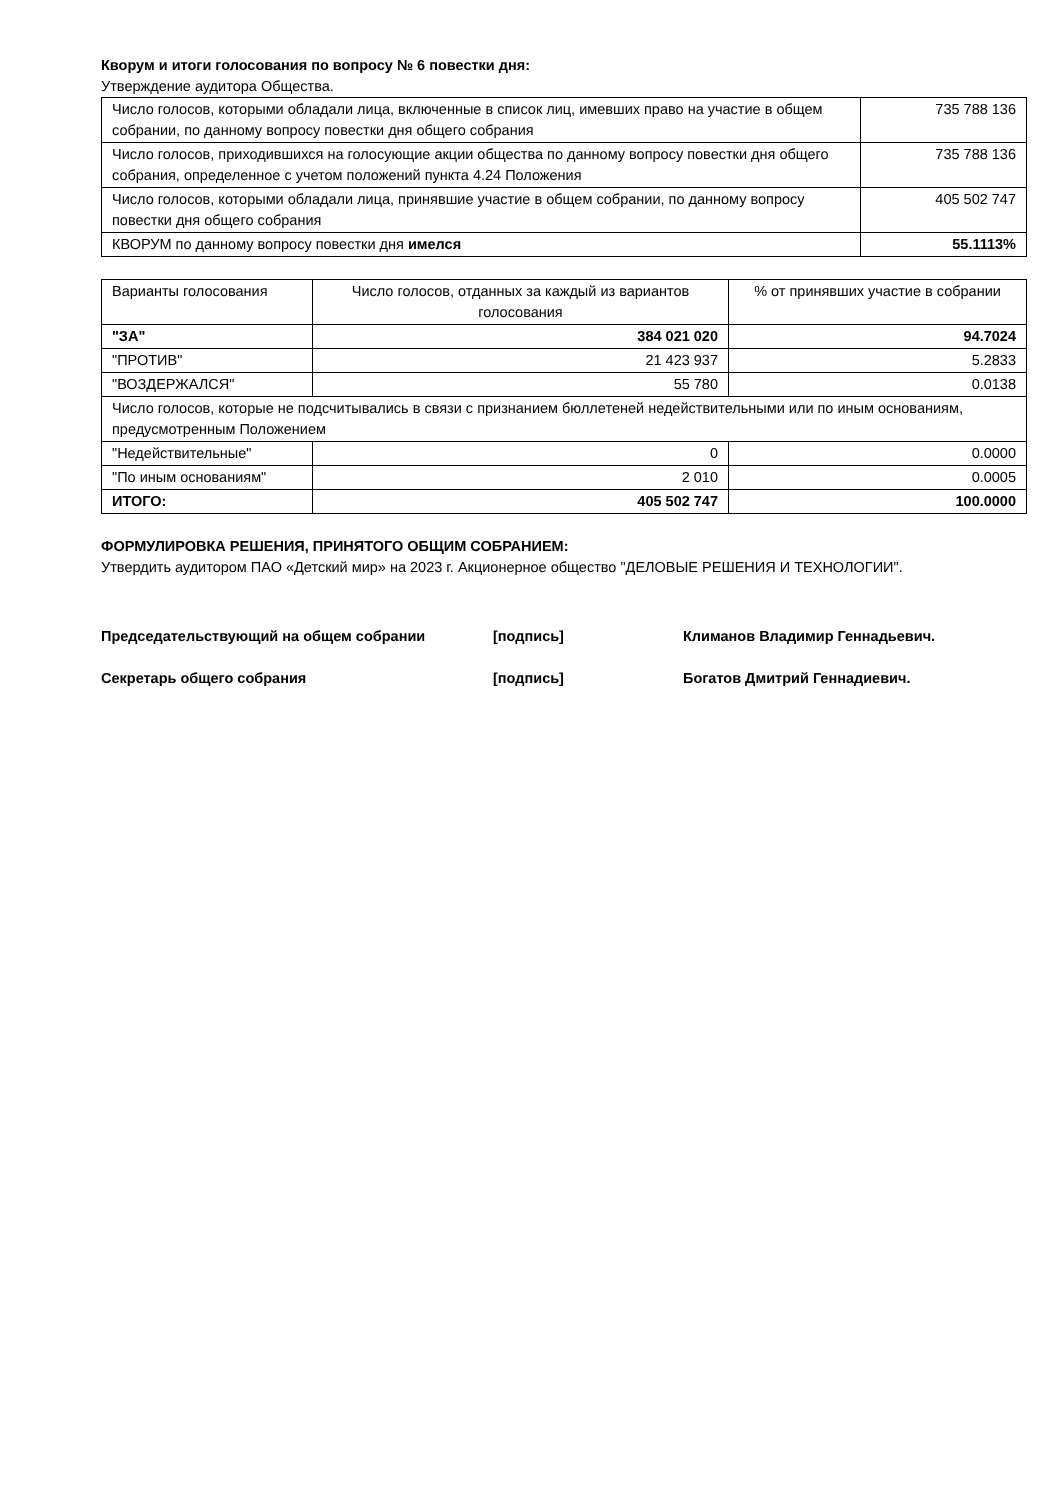Кворум и итоги голосования по вопросу № 6 повестки дня:
Утверждение аудитора Общества.
| Число голосов, которыми обладали лица, включенные в список лиц, имевших право на участие в общем собрании, по данному вопросу повестки дня общего собрания | 735 788 136 |
| Число голосов, приходившихся на голосующие акции общества по данному вопросу повестки дня общего собрания, определенное с учетом положений пункта 4.24 Положения | 735 788 136 |
| Число голосов, которыми обладали лица, принявшие участие в общем собрании, по данному вопросу повестки дня общего собрания | 405 502 747 |
| КВОРУМ по данному вопросу повестки дня имелся | 55.1113% |
| Варианты голосования | Число голосов, отданных за каждый из вариантов голосования | % от принявших участие в собрании |
| "ЗА" | 384 021 020 | 94.7024 |
| "ПРОТИВ" | 21 423 937 | 5.2833 |
| "ВОЗДЕРЖАЛСЯ" | 55 780 | 0.0138 |
| Число голосов, которые не подсчитывались в связи с признанием бюллетеней недействительными или по иным основаниям, предусмотренным Положением | | |
| "Недействительные" | 0 | 0.0000 |
| "По иным основаниям" | 2 010 | 0.0005 |
| ИТОГО: | 405 502 747 | 100.0000 |
ФОРМУЛИРОВКА РЕШЕНИЯ, ПРИНЯТОГО ОБЩИМ СОБРАНИЕМ:
Утвердить аудитором ПАО «Детский мир» на 2023 г. Акционерное общество "ДЕЛОВЫЕ РЕШЕНИЯ И ТЕХНОЛОГИИ".
Председательствующий на общем собрании [подпись] Климанов Владимир Геннадьевич.
Секретарь общего собрания [подпись] Богатов Дмитрий Геннадиевич.